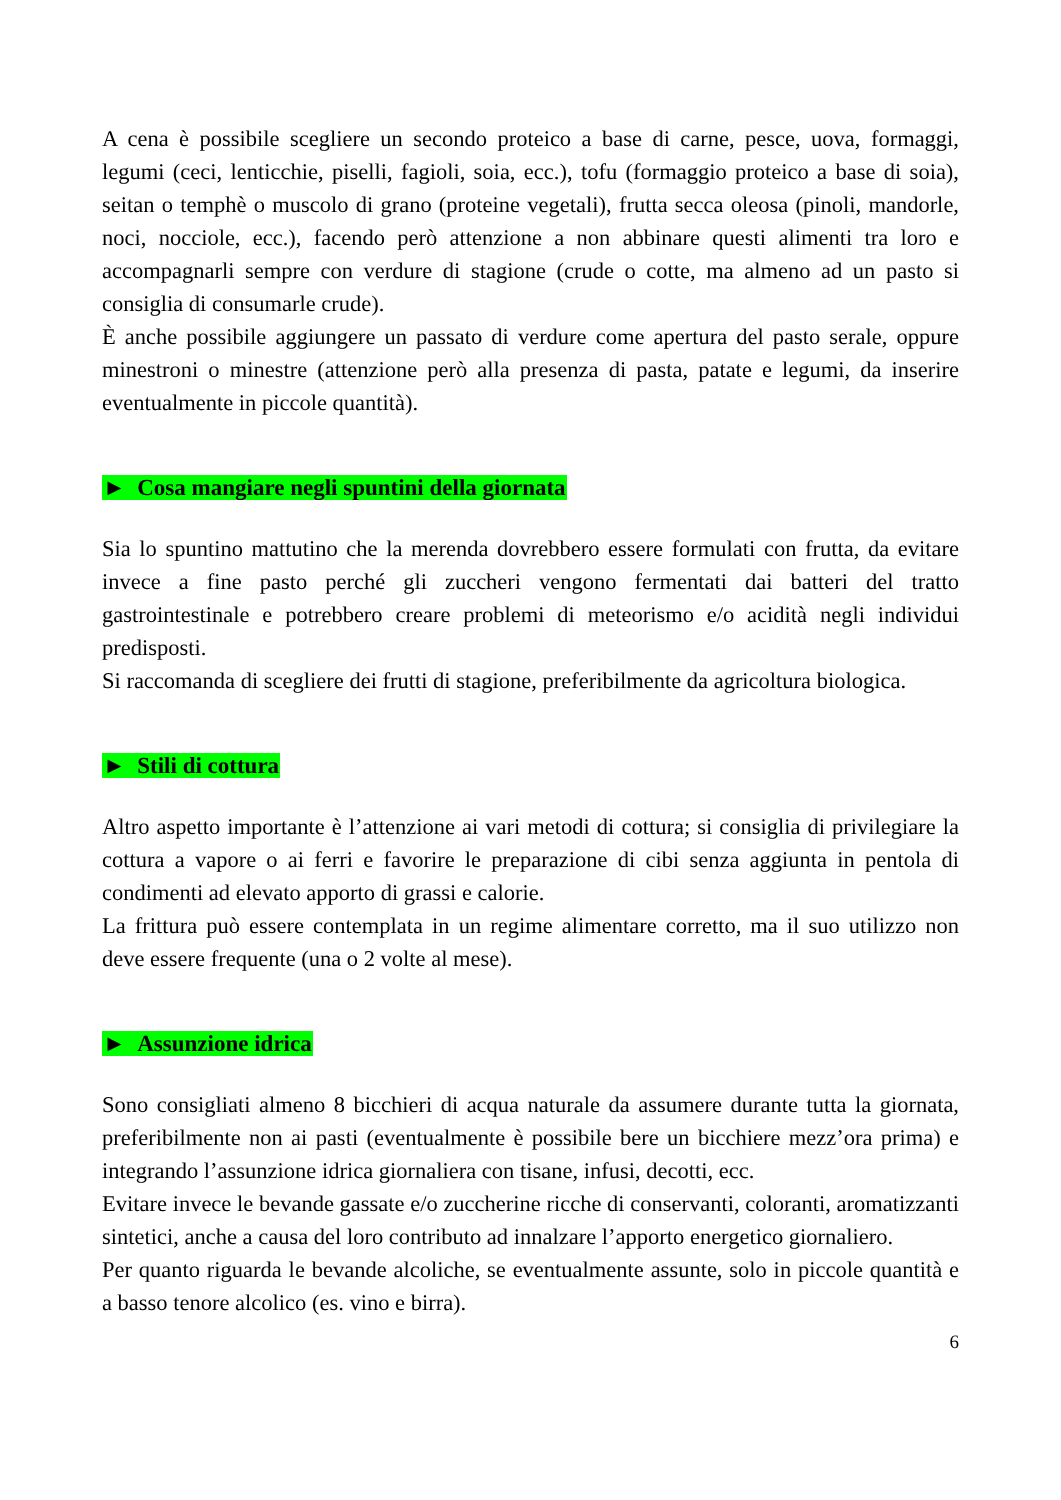A cena è possibile scegliere un secondo proteico a base di carne, pesce, uova, formaggi, legumi (ceci, lenticchie, piselli, fagioli, soia, ecc.), tofu (formaggio proteico a base di soia), seitan o temphè o muscolo di grano (proteine vegetali), frutta secca oleosa (pinoli, mandorle, noci, nocciole, ecc.), facendo però attenzione a non abbinare questi alimenti tra loro e accompagnarli sempre con verdure di stagione (crude o cotte, ma almeno ad un pasto si consiglia di consumarle crude).
È anche possibile aggiungere un passato di verdure come apertura del pasto serale, oppure minestroni o minestre (attenzione però alla presenza di pasta, patate e legumi, da inserire eventualmente in piccole quantità).
► Cosa mangiare negli spuntini della giornata
Sia lo spuntino mattutino che la merenda dovrebbero essere formulati con frutta, da evitare invece a fine pasto perché gli zuccheri vengono fermentati dai batteri del tratto gastrointestinale e potrebbero creare problemi di meteorismo e/o acidità negli individui predisposti.
Si raccomanda di scegliere dei frutti di stagione, preferibilmente da agricoltura biologica.
► Stili di cottura
Altro aspetto importante è l’attenzione ai vari metodi di cottura; si consiglia di privilegiare la cottura a vapore o ai ferri e favorire le preparazione di cibi senza aggiunta in pentola di condimenti ad elevato apporto di grassi e calorie.
La frittura può essere contemplata in un regime alimentare corretto, ma il suo utilizzo non deve essere frequente (una o 2 volte al mese).
► Assunzione idrica
Sono consigliati almeno 8 bicchieri di acqua naturale da assumere durante tutta la giornata, preferibilmente non ai pasti (eventualmente è possibile bere un bicchiere mezz’ora prima) e integrando l’assunzione idrica giornaliera con tisane, infusi, decotti, ecc.
Evitare invece le bevande gassate e/o zuccherine ricche di conservanti, coloranti, aromatizzanti sintetici, anche a causa del loro contributo ad innalzare l’apporto energetico giornaliero.
Per quanto riguarda le bevande alcoliche, se eventualmente assunte, solo in piccole quantità e a basso tenore alcolico (es. vino e birra).
6